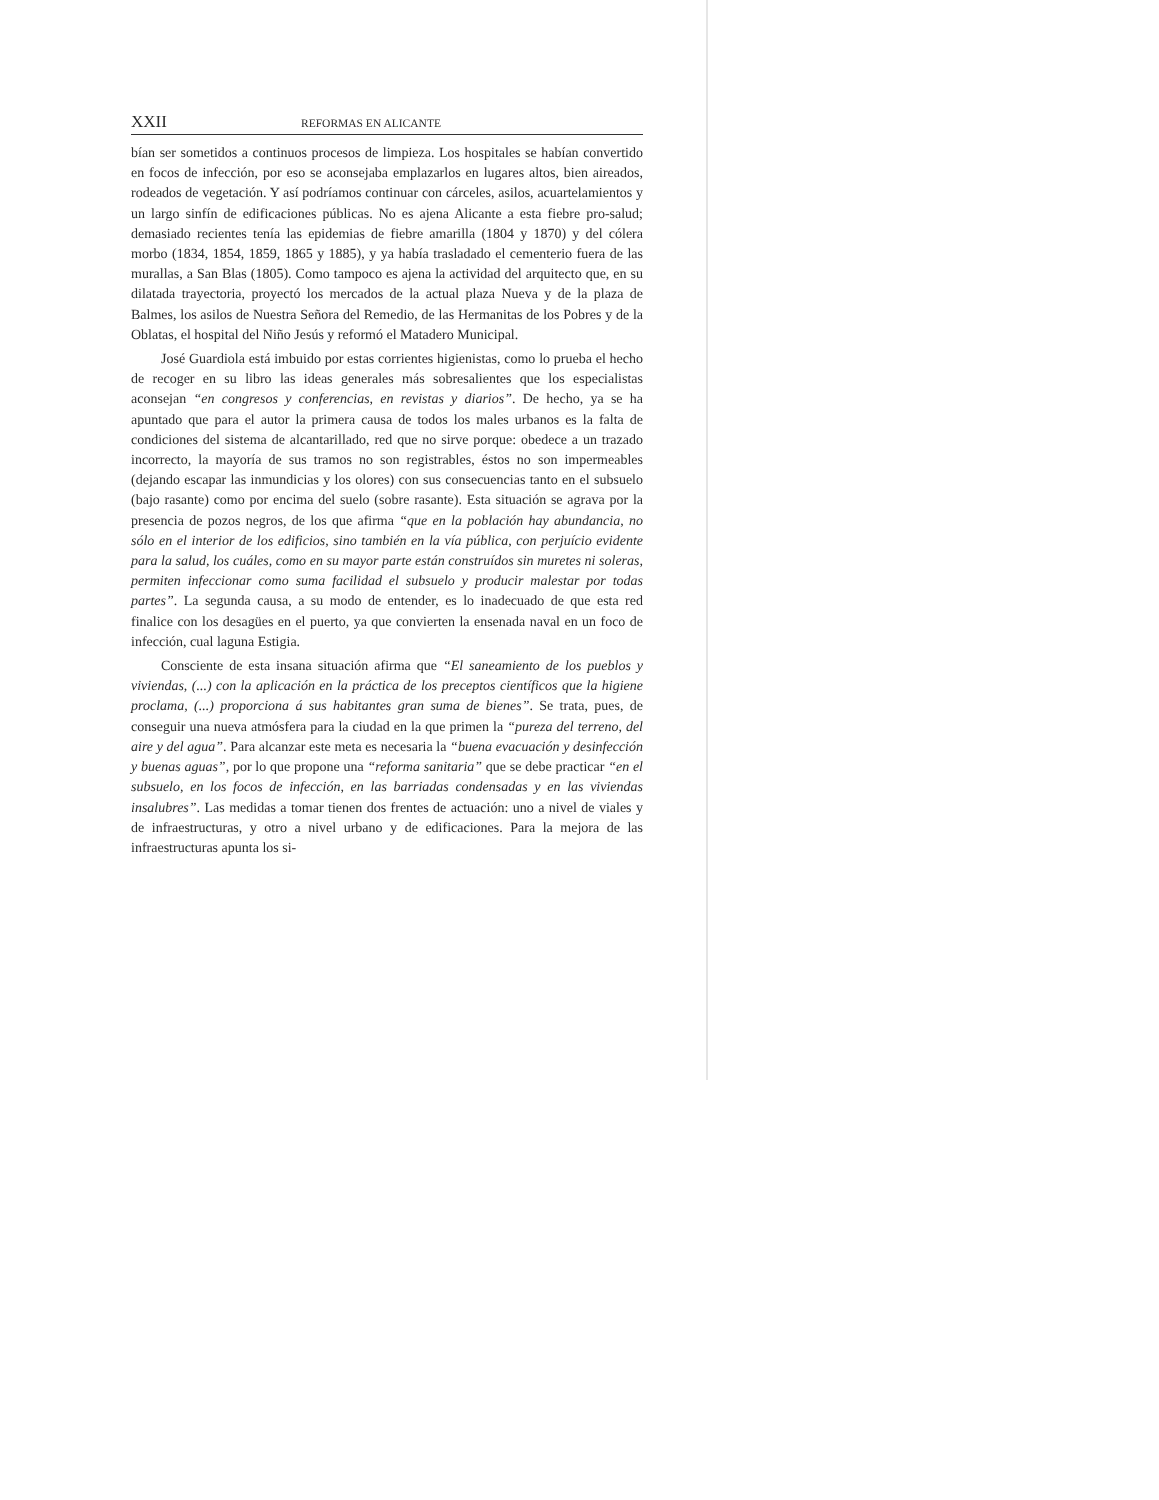XXII REFORMAS EN ALICANTE
bían ser sometidos a continuos procesos de limpieza. Los hospitales se habían convertido en focos de infección, por eso se aconsejaba emplazarlos en lugares altos, bien aireados, rodeados de vegetación. Y así podríamos continuar con cárceles, asilos, acuartelamientos y un largo sinfín de edificaciones públicas. No es ajena Alicante a esta fiebre pro-salud; demasiado recientes tenía las epidemias de fiebre amarilla (1804 y 1870) y del cólera morbo (1834, 1854, 1859, 1865 y 1885), y ya había trasladado el cementerio fuera de las murallas, a San Blas (1805). Como tampoco es ajena la actividad del arquitecto que, en su dilatada trayectoria, proyectó los mercados de la actual plaza Nueva y de la plaza de Balmes, los asilos de Nuestra Señora del Remedio, de las Hermanitas de los Pobres y de la Oblatas, el hospital del Niño Jesús y reformó el Matadero Municipal.
José Guardiola está imbuido por estas corrientes higienistas, como lo prueba el hecho de recoger en su libro las ideas generales más sobresalientes que los especialistas aconsejan “en congresos y conferencias, en revistas y diarios”. De hecho, ya se ha apuntado que para el autor la primera causa de todos los males urbanos es la falta de condiciones del sistema de alcantarillado, red que no sirve porque: obedece a un trazado incorrecto, la mayoría de sus tramos no son registrables, éstos no son impermeables (dejando escapar las inmundicias y los olores) con sus consecuencias tanto en el subsuelo (bajo rasante) como por encima del suelo (sobre rasante). Esta situación se agrava por la presencia de pozos negros, de los que afirma “que en la población hay abundancia, no sólo en el interior de los edificios, sino también en la vía pública, con perjuício evidente para la salud, los cuáles, como en su mayor parte están construídos sin muretes ni soleras, permiten infeccionar como suma facilidad el subsuelo y producir malestar por todas partes”. La segunda causa, a su modo de entender, es lo inadecuado de que esta red finalice con los desagües en el puerto, ya que convierten la ensenada naval en un foco de infección, cual laguna Estigia.
Consciente de esta insana situación afirma que “El saneamiento de los pueblos y viviendas, (...) con la aplicación en la práctica de los preceptos científicos que la higiene proclama, (...) proporciona á sus habitantes gran suma de bienes”. Se trata, pues, de conseguir una nueva atmósfera para la ciudad en la que primen la “pureza del terreno, del aire y del agua”. Para alcanzar este meta es necesaria la “buena evacuación y desinfección y buenas aguas”, por lo que propone una “reforma sanitaria” que se debe practicar “en el subsuelo, en los focos de infección, en las barriadas condensadas y en las viviendas insalubres”. Las medidas a tomar tienen dos frentes de actuación: uno a nivel de viales y de infraestructuras, y otro a nivel urbano y de edificaciones. Para la mejora de las infraestructuras apunta los si-